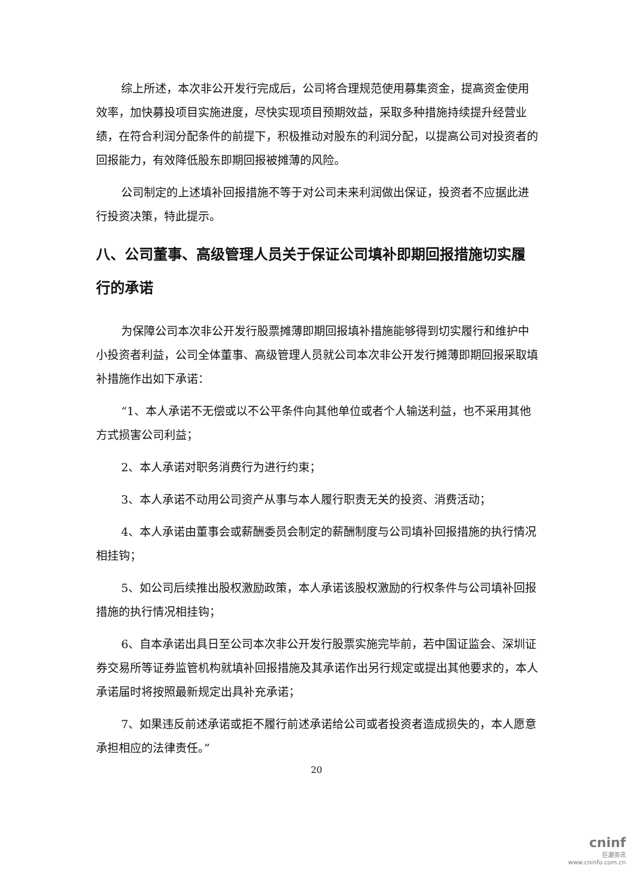综上所述，本次非公开发行完成后，公司将合理规范使用募集资金，提高资金使用效率，加快募投项目实施进度，尽快实现项目预期效益，采取多种措施持续提升经营业绩，在符合利润分配条件的前提下，积极推动对股东的利润分配，以提高公司对投资者的回报能力，有效降低股东即期回报被摊薄的风险。
公司制定的上述填补回报措施不等于对公司未来利润做出保证，投资者不应据此进行投资决策，特此提示。
八、公司董事、高级管理人员关于保证公司填补即期回报措施切实履行的承诺
为保障公司本次非公开发行股票摊薄即期回报填补措施能够得到切实履行和维护中小投资者利益，公司全体董事、高级管理人员就公司本次非公开发行摊薄即期回报采取填补措施作出如下承诺：
“1、本人承诺不无偿或以不公平条件向其他单位或者个人输送利益，也不采用其他方式损害公司利益；
2、本人承诺对职务消费行为进行约束；
3、本人承诺不动用公司资产从事与本人履行职责无关的投资、消费活动；
4、本人承诺由董事会或薪酬委员会制定的薪酬制度与公司填补回报措施的执行情况相挂钩；
5、如公司后续推出股权激励政策，本人承诺该股权激励的行权条件与公司填补回报措施的执行情况相挂钩；
6、自本承诺出具日至公司本次非公开发行股票实施完毕前，若中国证监会、深圳证券交易所等证券监管机构就填补回报措施及其承诺作出另行规定或提出其他要求的，本人承诺届时将按照最新规定出具补充承诺；
7、如果违反前述承诺或拒不履行前述承诺给公司或者投资者造成损失的，本人愿意承担相应的法律责任。”
20
cninf
巨潮资讯
www.cninfo.com.cn